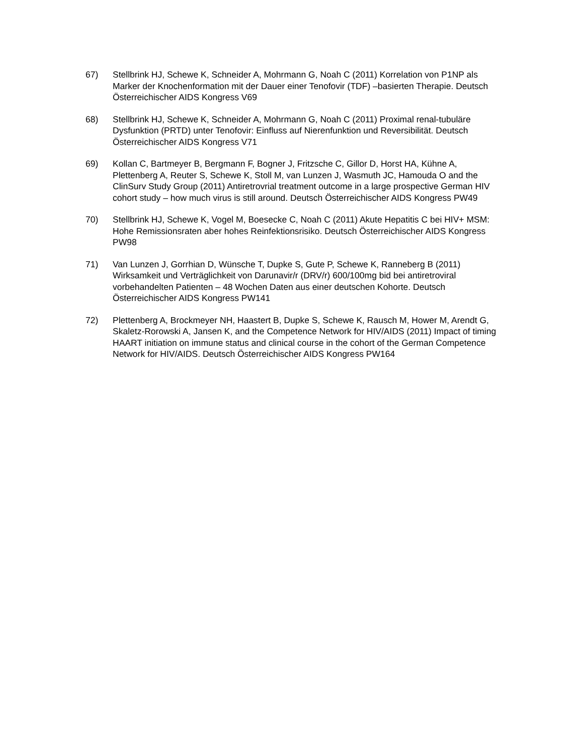67) Stellbrink HJ, Schewe K, Schneider A, Mohrmann G, Noah C (2011) Korrelation von P1NP als Marker der Knochenformation mit der Dauer einer Tenofovir (TDF) –basierten Therapie. Deutsch Österreichischer AIDS Kongress V69
68) Stellbrink HJ, Schewe K, Schneider A, Mohrmann G, Noah C (2011) Proximal renal-tubuläre Dysfunktion (PRTD) unter Tenofovir: Einfluss auf Nierenfunktion und Reversibilität. Deutsch Österreichischer AIDS Kongress V71
69) Kollan C, Bartmeyer B, Bergmann F, Bogner J, Fritzsche C, Gillor D, Horst HA, Kühne A, Plettenberg A, Reuter S, Schewe K, Stoll M, van Lunzen J, Wasmuth JC, Hamouda O and the ClinSurv Study Group (2011) Antiretrovrial treatment outcome in a large prospective German HIV cohort study – how much virus is still around. Deutsch Österreichischer AIDS Kongress PW49
70) Stellbrink HJ, Schewe K, Vogel M, Boesecke C, Noah C (2011) Akute Hepatitis C bei HIV+ MSM: Hohe Remissionsraten aber hohes Reinfektionsrisiko. Deutsch Österreichischer AIDS Kongress PW98
71) Van Lunzen J, Gorrhian D, Wünsche T, Dupke S, Gute P, Schewe K, Ranneberg B (2011) Wirksamkeit und Verträglichkeit von Darunavir/r (DRV/r) 600/100mg bid bei antiretroviral vorbehandelten Patienten – 48 Wochen Daten aus einer deutschen Kohorte. Deutsch Österreichischer AIDS Kongress PW141
72) Plettenberg A, Brockmeyer NH, Haastert B, Dupke S, Schewe K, Rausch M, Hower M, Arendt G, Skaletz-Rorowski A, Jansen K, and the Competence Network for HIV/AIDS (2011) Impact of timing HAART initiation on immune status and clinical course in the cohort of the German Competence Network for HIV/AIDS. Deutsch Österreichischer AIDS Kongress PW164